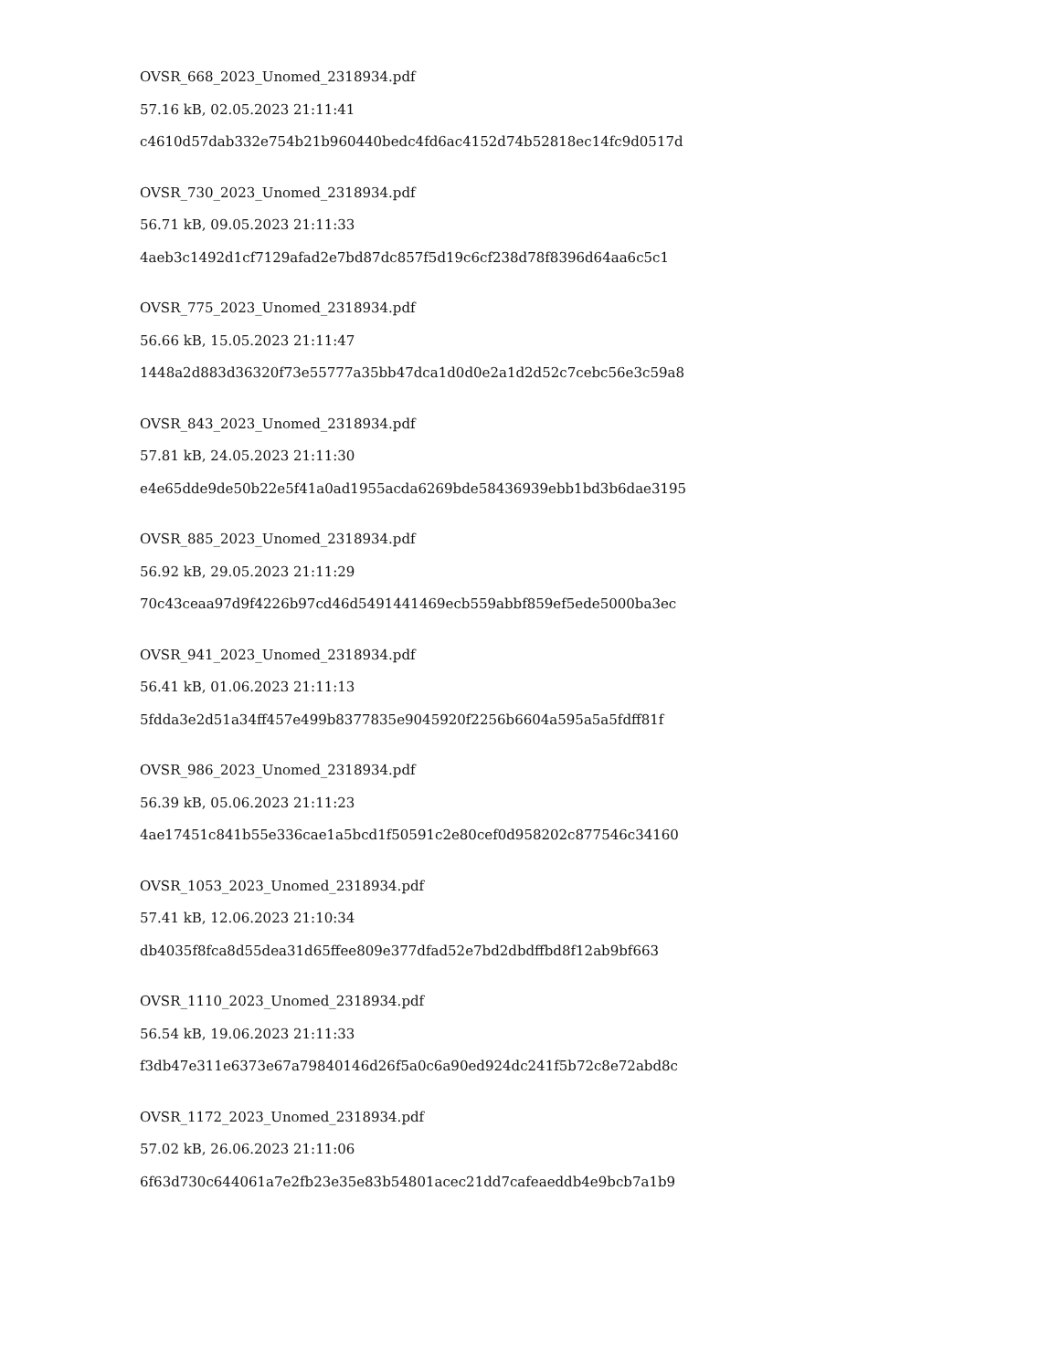OVSR_668_2023_Unomed_2318934.pdf
57.16 kB, 02.05.2023 21:11:41
c4610d57dab332e754b21b960440bedc4fd6ac4152d74b52818ec14fc9d0517d
OVSR_730_2023_Unomed_2318934.pdf
56.71 kB, 09.05.2023 21:11:33
4aeb3c1492d1cf7129afad2e7bd87dc857f5d19c6cf238d78f8396d64aa6c5c1
OVSR_775_2023_Unomed_2318934.pdf
56.66 kB, 15.05.2023 21:11:47
1448a2d883d36320f73e55777a35bb47dca1d0d0e2a1d2d52c7cebc56e3c59a8
OVSR_843_2023_Unomed_2318934.pdf
57.81 kB, 24.05.2023 21:11:30
e4e65dde9de50b22e5f41a0ad1955acda6269bde58436939ebb1bd3b6dae3195
OVSR_885_2023_Unomed_2318934.pdf
56.92 kB, 29.05.2023 21:11:29
70c43ceaa97d9f4226b97cd46d5491441469ecb559abbf859ef5ede5000ba3ec
OVSR_941_2023_Unomed_2318934.pdf
56.41 kB, 01.06.2023 21:11:13
5fdda3e2d51a34ff457e499b8377835e9045920f2256b6604a595a5a5fdff81f
OVSR_986_2023_Unomed_2318934.pdf
56.39 kB, 05.06.2023 21:11:23
4ae17451c841b55e336cae1a5bcd1f50591c2e80cef0d958202c877546c34160
OVSR_1053_2023_Unomed_2318934.pdf
57.41 kB, 12.06.2023 21:10:34
db4035f8fca8d55dea31d65ffee809e377dfad52e7bd2dbdffbd8f12ab9bf663
OVSR_1110_2023_Unomed_2318934.pdf
56.54 kB, 19.06.2023 21:11:33
f3db47e311e6373e67a79840146d26f5a0c6a90ed924dc241f5b72c8e72abd8c
OVSR_1172_2023_Unomed_2318934.pdf
57.02 kB, 26.06.2023 21:11:06
6f63d730c644061a7e2fb23e35e83b54801acec21dd7cafeaeddb4e9bcb7a1b9